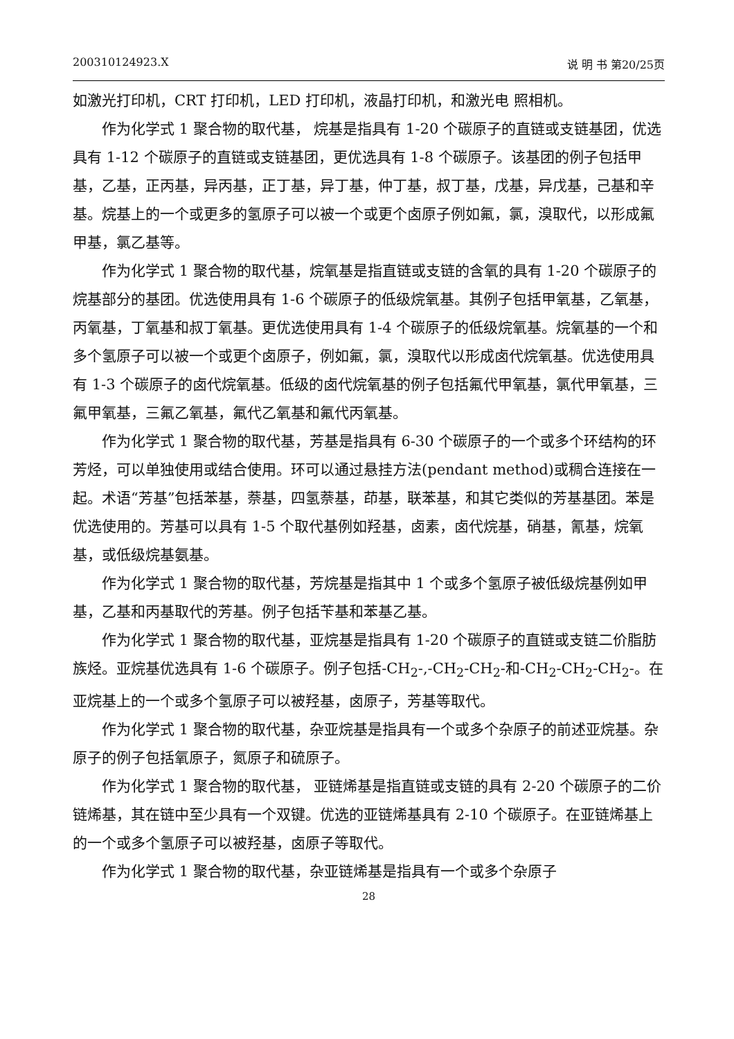200310124923.X 说 明 书 第20/25页
如激光打印机，CRT 打印机，LED 打印机，液晶打印机，和激光电 照相机。
作为化学式 1 聚合物的取代基， 烷基是指具有 1-20 个碳原子的直链或支链基团，优选具有 1-12 个碳原子的直链或支链基团，更优选具有 1-8 个碳原子。该基团的例子包括甲基，乙基，正丙基，异丙基，正丁基，异丁基，仲丁基，叔丁基，戊基，异戊基，己基和辛基。烷基上的一个或更多的氢原子可以被一个或更个卤原子例如氟，氯，溴取代，以形成氟甲基，氯乙基等。
作为化学式 1 聚合物的取代基，烷氧基是指直链或支链的含氧的具有 1-20 个碳原子的烷基部分的基团。优选使用具有 1-6 个碳原子的低级烷氧基。其例子包括甲氧基，乙氧基，丙氧基，丁氧基和叔丁氧基。更优选使用具有 1-4 个碳原子的低级烷氧基。烷氧基的一个和多个氢原子可以被一个或更个卤原子，例如氟，氯，溴取代以形成卤代烷氧基。优选使用具有 1-3 个碳原子的卤代烷氧基。低级的卤代烷氧基的例子包括氟代甲氧基，氯代甲氧基，三氟甲氧基，三氟乙氧基，氟代乙氧基和氟代丙氧基。
作为化学式 1 聚合物的取代基，芳基是指具有 6-30 个碳原子的一个或多个环结构的环芳烃，可以单独使用或结合使用。环可以通过悬挂方法(pendant method)或稠合连接在一起。术语“芳基”包括苯基，萘基，四氢萘基，茚基，联苯基，和其它类似的芳基基团。苯是优选使用的。芳基可以具有 1-5 个取代基例如羟基，卤素，卤代烷基，硝基，氰基，烷氧基，或低级烷基氨基。
作为化学式 1 聚合物的取代基，芳烷基是指其中 1 个或多个氢原子被低级烷基例如甲基，乙基和丙基取代的芳基。例子包括苄基和苯基乙基。
作为化学式 1 聚合物的取代基，亚烷基是指具有 1-20 个碳原子的直链或支链二价脂肪族烃。亚烷基优选具有 1-6 个碳原子。例子包括-CH<sub>2</sub>-,-CH<sub>2</sub>-CH<sub>2</sub>-和-CH<sub>2</sub>-CH<sub>2</sub>-CH<sub>2</sub>-。在亚烷基上的一个或多个氢原子可以被羟基，卤原子，芳基等取代。
作为化学式 1 聚合物的取代基，杂亚烷基是指具有一个或多个杂原子的前述亚烷基。杂原子的例子包括氧原子，氮原子和硫原子。
作为化学式 1 聚合物的取代基， 亚链烯基是指直链或支链的具有 2-20 个碳原子的二价链烯基，其在链中至少具有一个双键。优选的亚链烯基具有 2-10 个碳原子。在亚链烯基上的一个或多个氢原子可以被羟基，卤原子等取代。
作为化学式 1 聚合物的取代基，杂亚链烯基是指具有一个或多个杂原子
28